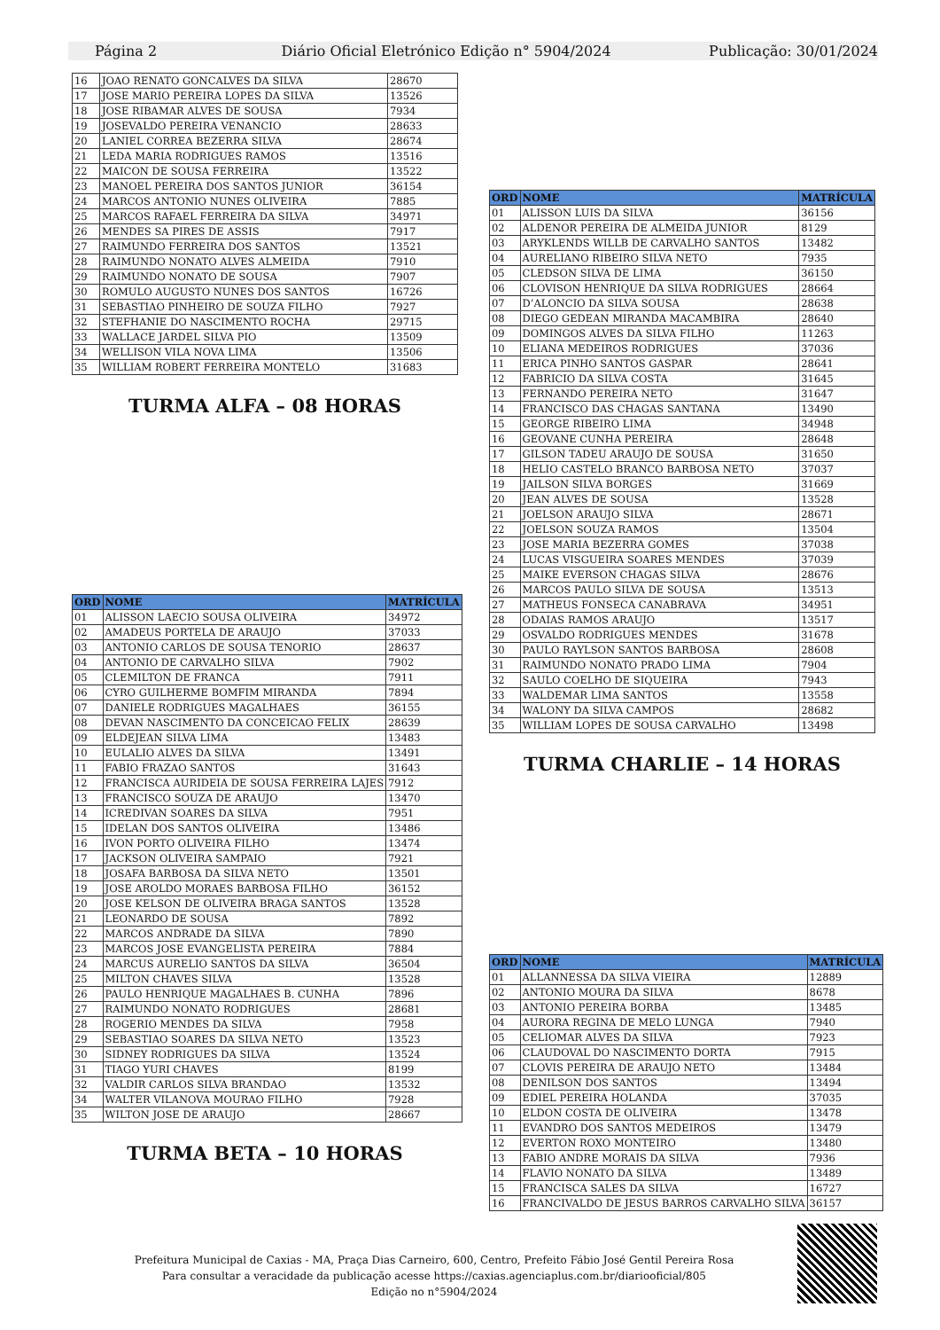Página 2 Diário Oficial Eletrónico Edição n° 5904/2024 Publicação: 30/01/2024
| 16 | JOAO RENATO GONCALVES DA SILVA | 28670 |
| 17 | JOSE MARIO PEREIRA LOPES DA SILVA | 13526 |
| 18 | JOSE RIBAMAR ALVES DE SOUSA | 7934 |
| 19 | JOSEVALDO PEREIRA VENANCIO | 28633 |
| 20 | LANIEL CORREA BEZERRA SILVA | 28674 |
| 21 | LEDA MARIA RODRIGUES RAMOS | 13516 |
| 22 | MAICON DE SOUSA FERREIRA | 13522 |
| 23 | MANOEL PEREIRA DOS SANTOS JUNIOR | 36154 |
| 24 | MARCOS ANTONIO NUNES OLIVEIRA | 7885 |
| 25 | MARCOS RAFAEL FERREIRA DA SILVA | 34971 |
| 26 | MENDES SA PIRES DE ASSIS | 7917 |
| 27 | RAIMUNDO FERREIRA DOS SANTOS | 13521 |
| 28 | RAIMUNDO NONATO ALVES ALMEIDA | 7910 |
| 29 | RAIMUNDO NONATO DE SOUSA | 7907 |
| 30 | ROMULO AUGUSTO NUNES DOS SANTOS | 16726 |
| 31 | SEBASTIAO PINHEIRO DE SOUZA FILHO | 7927 |
| 32 | STEFHANIE DO NASCIMENTO ROCHA | 29715 |
| 33 | WALLACE JARDEL SILVA PIO | 13509 |
| 34 | WELLISON VILA NOVA LIMA | 13506 |
| 35 | WILLIAM ROBERT FERREIRA MONTELO | 31683 |
TURMA ALFA – 08 HORAS
| ORD | NOME | MATRÍCULA |
| --- | --- | --- |
| 01 | ALISSON LAECIO SOUSA OLIVEIRA | 34972 |
| 02 | AMADEUS PORTELA DE ARAUJO | 37033 |
| 03 | ANTONIO CARLOS DE SOUSA TENORIO | 28637 |
| 04 | ANTONIO DE CARVALHO SILVA | 7902 |
| 05 | CLEMILTON DE FRANCA | 7911 |
| 06 | CYRO GUILHERME BOMFIM MIRANDA | 7894 |
| 07 | DANIELE RODRIGUES MAGALHAES | 36155 |
| 08 | DEVAN NASCIMENTO DA CONCEICAO FELIX | 28639 |
| 09 | ELDEJEAN SILVA LIMA | 13483 |
| 10 | EULALIO ALVES DA SILVA | 13491 |
| 11 | FABIO FRAZAO SANTOS | 31643 |
| 12 | FRANCISCA AURIDEIA DE SOUSA FERREIRA LAJES | 7912 |
| 13 | FRANCISCO SOUZA DE ARAUJO | 13470 |
| 14 | ICREDIVAN SOARES DA SILVA | 7951 |
| 15 | IDELAN DOS SANTOS OLIVEIRA | 13486 |
| 16 | IVON PORTO OLIVEIRA FILHO | 13474 |
| 17 | JACKSON OLIVEIRA SAMPAIO | 7921 |
| 18 | JOSAFA BARBOSA DA SILVA NETO | 13501 |
| 19 | JOSE AROLDO MORAES BARBOSA FILHO | 36152 |
| 20 | JOSE KELSON DE OLIVEIRA BRAGA SANTOS | 13528 |
| 21 | LEONARDO DE SOUSA | 7892 |
| 22 | MARCOS ANDRADE DA SILVA | 7890 |
| 23 | MARCOS JOSE EVANGELISTA PEREIRA | 7884 |
| 24 | MARCUS AURELIO SANTOS DA SILVA | 36504 |
| 25 | MILTON CHAVES SILVA | 13528 |
| 26 | PAULO HENRIQUE MAGALHAES B. CUNHA | 7896 |
| 27 | RAIMUNDO NONATO RODRIGUES | 28681 |
| 28 | ROGERIO MENDES DA SILVA | 7958 |
| 29 | SEBASTIAO SOARES DA SILVA NETO | 13523 |
| 30 | SIDNEY RODRIGUES DA SILVA | 13524 |
| 31 | TIAGO YURI CHAVES | 8199 |
| 32 | VALDIR CARLOS SILVA BRANDAO | 13532 |
| 34 | WALTER VILANOVA MOURAO FILHO | 7928 |
| 35 | WILTON JOSE DE ARAUJO | 28667 |
TURMA BETA – 10 HORAS
| ORD | NOME | MATRÍCULA |
| --- | --- | --- |
| 01 | ALISSON LUIS DA SILVA | 36156 |
| 02 | ALDENOR PEREIRA DE ALMEIDA JUNIOR | 8129 |
| 03 | ARYKLENDS WILLB DE CARVALHO SANTOS | 13482 |
| 04 | AURELIANO RIBEIRO SILVA NETO | 7935 |
| 05 | CLEDSON SILVA DE LIMA | 36150 |
| 06 | CLOVISON HENRIQUE DA SILVA RODRIGUES | 28664 |
| 07 | D’ALONCIO DA SILVA SOUSA | 28638 |
| 08 | DIEGO GEDEAN MIRANDA MACAMBIRA | 28640 |
| 09 | DOMINGOS ALVES DA SILVA FILHO | 11263 |
| 10 | ELIANA MEDEIROS RODRIGUES | 37036 |
| 11 | ERICA PINHO SANTOS GASPAR | 28641 |
| 12 | FABRICIO DA SILVA COSTA | 31645 |
| 13 | FERNANDO PEREIRA NETO | 31647 |
| 14 | FRANCISCO DAS CHAGAS SANTANA | 13490 |
| 15 | GEORGE RIBEIRO LIMA | 34948 |
| 16 | GEOVANE CUNHA PEREIRA | 28648 |
| 17 | GILSON TADEU ARAUJO DE SOUSA | 31650 |
| 18 | HELIO CASTELO BRANCO BARBOSA NETO | 37037 |
| 19 | JAILSON SILVA BORGES | 31669 |
| 20 | JEAN ALVES DE SOUSA | 13528 |
| 21 | JOELSON ARAUJO SILVA | 28671 |
| 22 | JOELSON SOUZA RAMOS | 13504 |
| 23 | JOSE MARIA BEZERRA GOMES | 37038 |
| 24 | LUCAS VISGUEIRA SOARES MENDES | 37039 |
| 25 | MAIKE EVERSON CHAGAS SILVA | 28676 |
| 26 | MARCOS PAULO SILVA DE SOUSA | 13513 |
| 27 | MATHEUS FONSECA CANABRAVA | 34951 |
| 28 | ODAIAS RAMOS ARAUJO | 13517 |
| 29 | OSVALDO RODRIGUES MENDES | 31678 |
| 30 | PAULO RAYLSON SANTOS BARBOSA | 28608 |
| 31 | RAIMUNDO NONATO PRADO LIMA | 7904 |
| 32 | SAULO COELHO DE SIQUEIRA | 7943 |
| 33 | WALDEMAR LIMA SANTOS | 13558 |
| 34 | WALONY DA SILVA CAMPOS | 28682 |
| 35 | WILLIAM LOPES DE SOUSA CARVALHO | 13498 |
TURMA CHARLIE – 14 HORAS
| ORD | NOME | MATRÍCULA |
| --- | --- | --- |
| 01 | ALLANNESSA DA SILVA VIEIRA | 12889 |
| 02 | ANTONIO MOURA DA SILVA | 8678 |
| 03 | ANTONIO PEREIRA BORBA | 13485 |
| 04 | AURORA REGINA DE MELO LUNGA | 7940 |
| 05 | CELIOMAR ALVES DA SILVA | 7923 |
| 06 | CLAUDOVAL DO NASCIMENTO DORTA | 7915 |
| 07 | CLOVIS PEREIRA DE ARAUJO NETO | 13484 |
| 08 | DENILSON DOS SANTOS | 13494 |
| 09 | EDIEL PEREIRA HOLANDA | 37035 |
| 10 | ELDON COSTA DE OLIVEIRA | 13478 |
| 11 | EVANDRO DOS SANTOS MEDEIROS | 13479 |
| 12 | EVERTON ROXO MONTEIRO | 13480 |
| 13 | FABIO ANDRE MORAIS DA SILVA | 7936 |
| 14 | FLAVIO NONATO DA SILVA | 13489 |
| 15 | FRANCISCA SALES DA SILVA | 16727 |
| 16 | FRANCIVALDO DE JESUS BARROS CARVALHO SILVA | 36157 |
Prefeitura Municipal de Caxias - MA, Praça Dias Carneiro, 600, Centro, Prefeito Fábio José Gentil Pereira Rosa
Para consultar a veracidade da publicação acesse https://caxias.agenciaplus.com.br/diariooficial/805
Edição no n°5904/2024